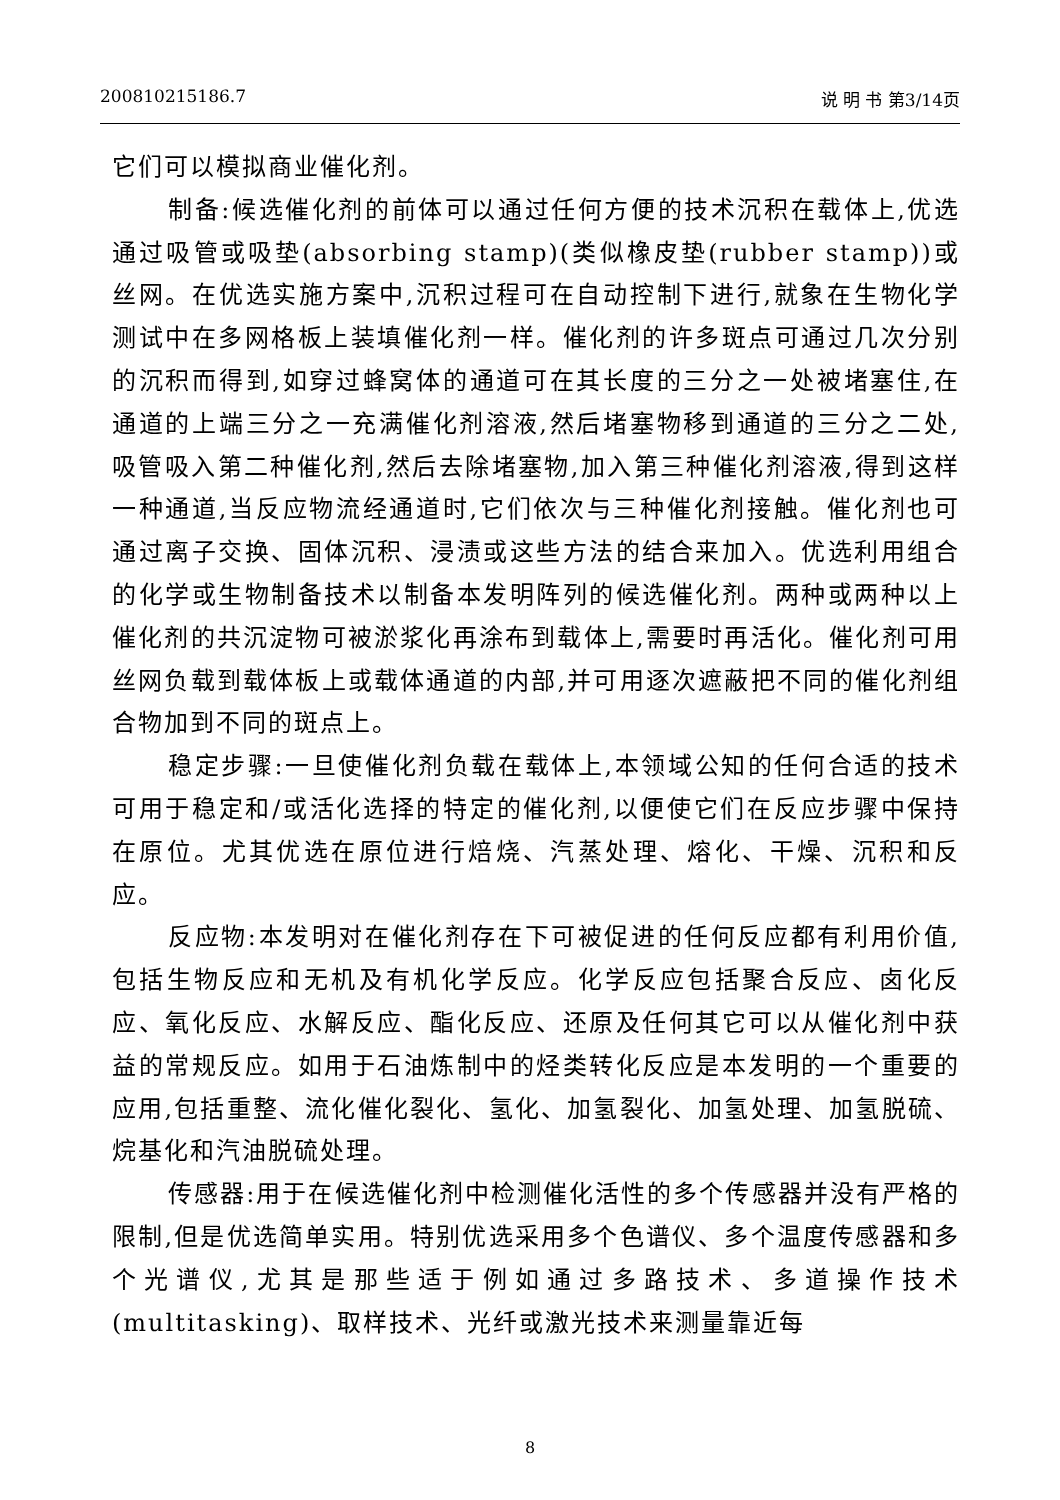200810215186.7 说 明 书 第3/14页
它们可以模拟商业催化剂。
制备:候选催化剂的前体可以通过任何方便的技术沉积在载体上,优选通过吸管或吸垫(absorbing stamp)(类似橡皮垫(rubber stamp))或丝网。在优选实施方案中,沉积过程可在自动控制下进行,就象在生物化学测试中在多网格板上装填催化剂一样。催化剂的许多斑点可通过几次分别的沉积而得到,如穿过蜂窝体的通道可在其长度的三分之一处被堵塞住,在通道的上端三分之一充满催化剂溶液,然后堵塞物移到通道的三分之二处,吸管吸入第二种催化剂,然后去除堵塞物,加入第三种催化剂溶液,得到这样一种通道,当反应物流经通道时,它们依次与三种催化剂接触。催化剂也可通过离子交换、固体沉积、浸渍或这些方法的结合来加入。优选利用组合的化学或生物制备技术以制备本发明阵列的候选催化剂。两种或两种以上催化剂的共沉淀物可被淤浆化再涂布到载体上,需要时再活化。催化剂可用丝网负载到载体板上或载体通道的内部,并可用逐次遮蔽把不同的催化剂组合物加到不同的斑点上。
稳定步骤:一旦使催化剂负载在载体上,本领域公知的任何合适的技术可用于稳定和/或活化选择的特定的催化剂,以便使它们在反应步骤中保持在原位。尤其优选在原位进行焙烧、汽蒸处理、熔化、干燥、沉积和反应。
反应物:本发明对在催化剂存在下可被促进的任何反应都有利用价值,包括生物反应和无机及有机化学反应。化学反应包括聚合反应、卤化反应、氧化反应、水解反应、酯化反应、还原及任何其它可以从催化剂中获益的常规反应。如用于石油炼制中的烃类转化反应是本发明的一个重要的应用,包括重整、流化催化裂化、氢化、加氢裂化、加氢处理、加氢脱硫、烷基化和汽油脱硫处理。
传感器:用于在候选催化剂中检测催化活性的多个传感器并没有严格的限制,但是优选简单实用。特别优选采用多个色谱仪、多个温度传感器和多个光谱仪,尤其是那些适于例如通过多路技术、多道操作技术(multitasking)、取样技术、光纤或激光技术来测量靠近每
8